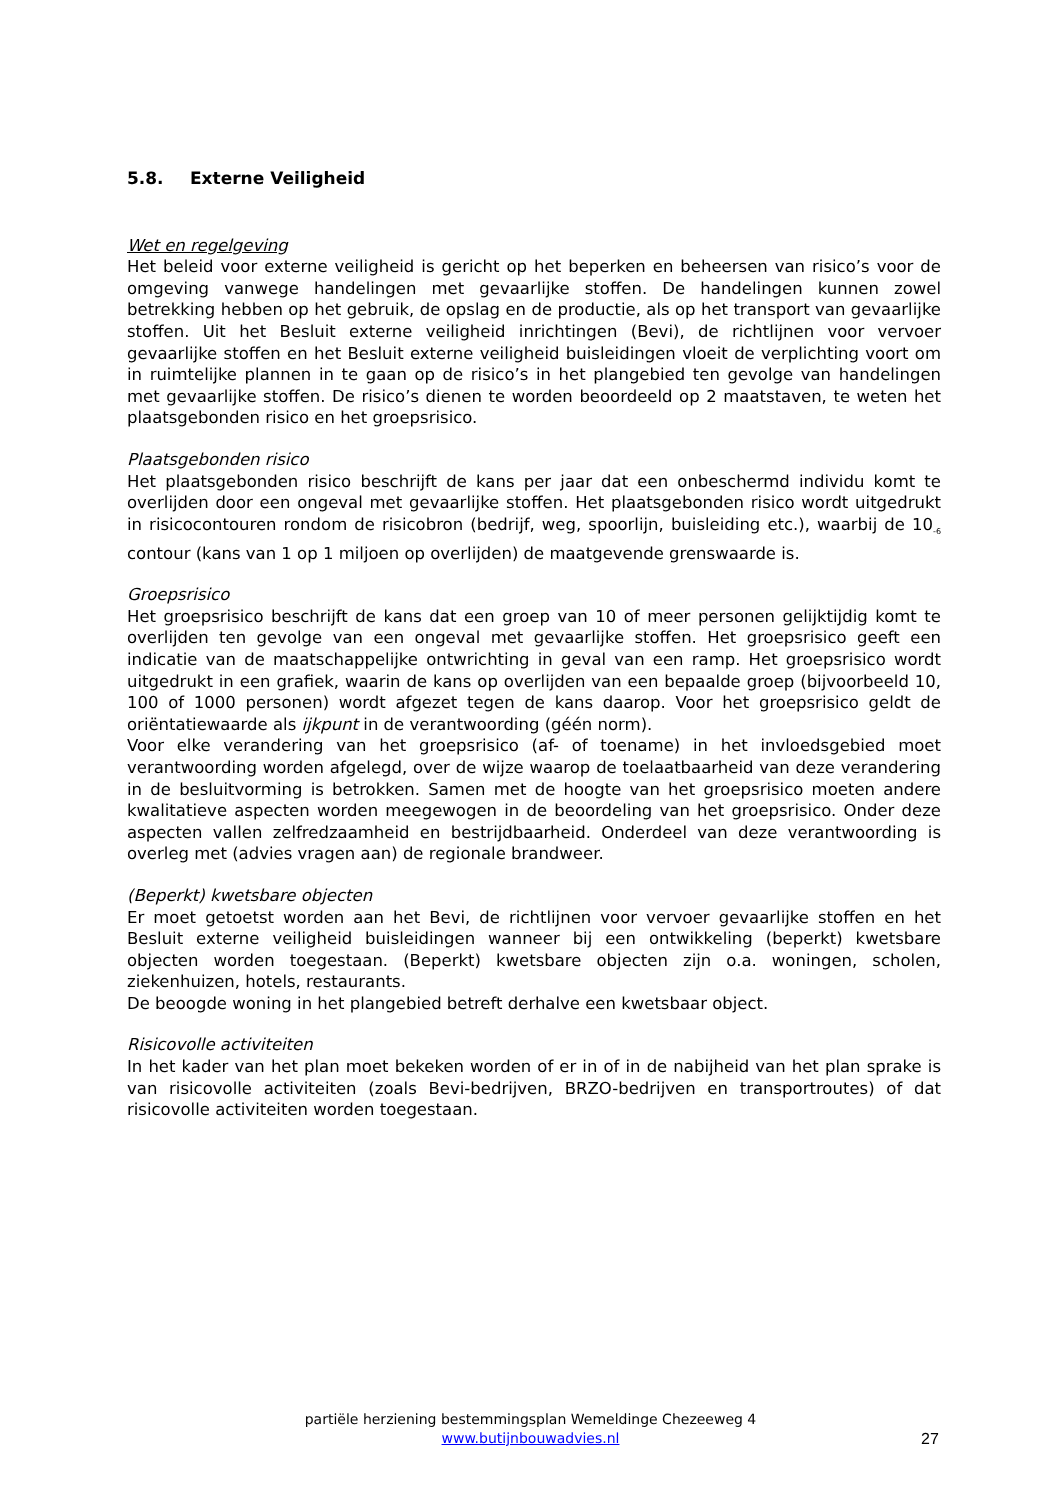5.8. Externe Veiligheid
Wet en regelgeving
Het beleid voor externe veiligheid is gericht op het beperken en beheersen van risico’s voor de omgeving vanwege handelingen met gevaarlijke stoffen. De handelingen kunnen zowel betrekking hebben op het gebruik, de opslag en de productie, als op het transport van gevaarlijke stoffen. Uit het Besluit externe veiligheid inrichtingen (Bevi), de richtlijnen voor vervoer gevaarlijke stoffen en het Besluit externe veiligheid buisleidingen vloeit de verplichting voort om in ruimtelijke plannen in te gaan op de risico’s in het plangebied ten gevolge van handelingen met gevaarlijke stoffen. De risico’s dienen te worden beoordeeld op 2 maatstaven, te weten het plaatsgebonden risico en het groepsrisico.
Plaatsgebonden risico
Het plaatsgebonden risico beschrijft de kans per jaar dat een onbeschermd individu komt te overlijden door een ongeval met gevaarlijke stoffen. Het plaatsgebonden risico wordt uitgedrukt in risicocontouren rondom de risicobron (bedrijf, weg, spoorlijn, buisleiding etc.), waarbij de 10<sub>-6</sub> contour (kans van 1 op 1 miljoen op overlijden) de maatgevende grenswaarde is.
Groepsrisico
Het groepsrisico beschrijft de kans dat een groep van 10 of meer personen gelijktijdig komt te overlijden ten gevolge van een ongeval met gevaarlijke stoffen. Het groepsrisico geeft een indicatie van de maatschappelijke ontwrichting in geval van een ramp. Het groepsrisico wordt uitgedrukt in een grafiek, waarin de kans op overlijden van een bepaalde groep (bijvoorbeeld 10, 100 of 1000 personen) wordt afgezet tegen de kans daarop. Voor het groepsrisico geldt de oriëntatiewaarde als ijkpunt in de verantwoording (géén norm).
Voor elke verandering van het groepsrisico (af- of toename) in het invloedsgebied moet verantwoording worden afgelegd, over de wijze waarop de toelaatbaarheid van deze verandering in de besluitvorming is betrokken. Samen met de hoogte van het groepsrisico moeten andere kwalitatieve aspecten worden meegewogen in de beoordeling van het groepsrisico. Onder deze aspecten vallen zelfredzaamheid en bestrijdbaarheid. Onderdeel van deze verantwoording is overleg met (advies vragen aan) de regionale brandweer.
(Beperkt) kwetsbare objecten
Er moet getoetst worden aan het Bevi, de richtlijnen voor vervoer gevaarlijke stoffen en het Besluit externe veiligheid buisleidingen wanneer bij een ontwikkeling (beperkt) kwetsbare objecten worden toegestaan. (Beperkt) kwetsbare objecten zijn o.a. woningen, scholen, ziekenhuizen, hotels, restaurants.
De beoogde woning in het plangebied betreft derhalve een kwetsbaar object.
Risicovolle activiteiten
In het kader van het plan moet bekeken worden of er in of in de nabijheid van het plan sprake is van risicovolle activiteiten (zoals Bevi-bedrijven, BRZO-bedrijven en transportroutes) of dat risicovolle activiteiten worden toegestaan.
partiële herziening bestemmingsplan Wemeldinge Chezeeweg 4
www.butijnbouwadvies.nl
27